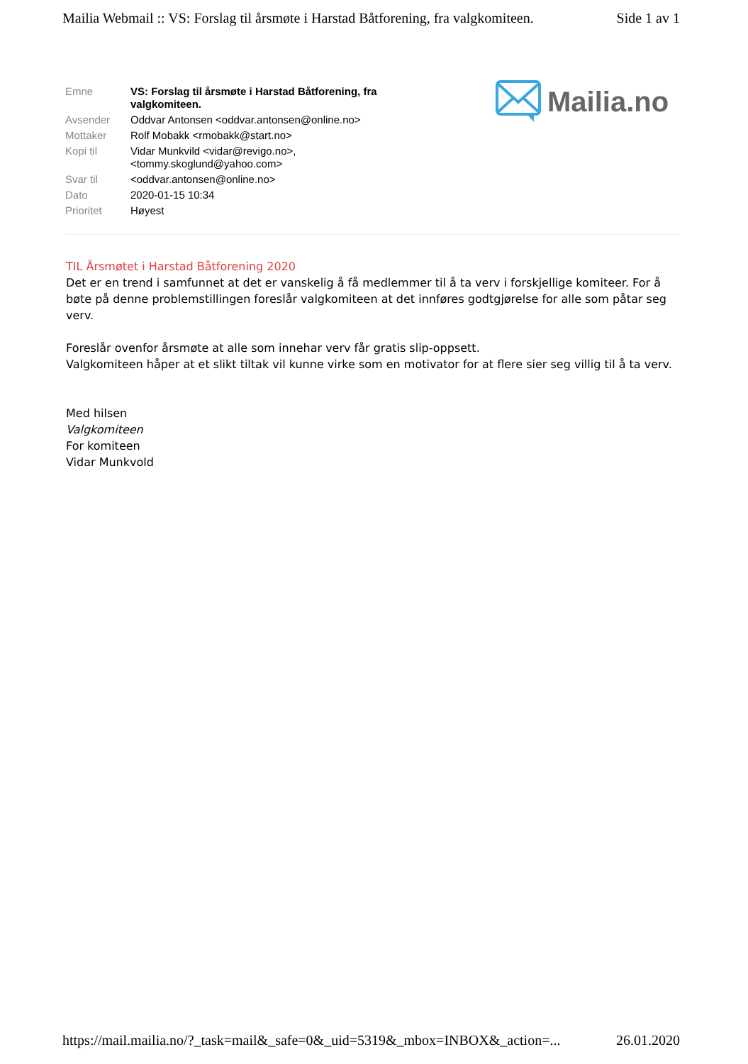Mailia Webmail :: VS: Forslag til årsmøte i Harstad Båtforening, fra valgkomiteen. Side 1 av 1
| Emne | VS: Forslag til årsmøte i Harstad Båtforening, fra valgkomiteen. |
| Avsender | Oddvar Antonsen <oddvar.antonsen@online.no> |
| Mottaker | Rolf Mobakk <rmobakk@start.no> |
| Kopi til | Vidar Munkvild <vidar@revigo.no>, <tommy.skoglund@yahoo.com> |
| Svar til | <oddvar.antonsen@online.no> |
| Dato | 2020-01-15 10:34 |
| Prioritet | Høyest |
Mailia.no
TIL Årsmøtet i Harstad Båtforening 2020
Det er en trend i samfunnet at det er vanskelig å få medlemmer til å ta verv i forskjellige komiteer. For å bøte på denne problemstillingen foreslår valgkomiteen at det innføres godtgjørelse for alle som påtar seg verv.
Foreslår ovenfor årsmøte at alle som innehar verv får gratis slip-oppsett.
Valgkomiteen håper at et slikt tiltak vil kunne virke som en motivator for at flere sier seg villig til å ta verv.
Med hilsen
Valgkomiteen
For komiteen
Vidar Munkvold
https://mail.mailia.no/?_task=mail&_safe=0&_uid=5319&_mbox=INBOX&_action=... 26.01.2020